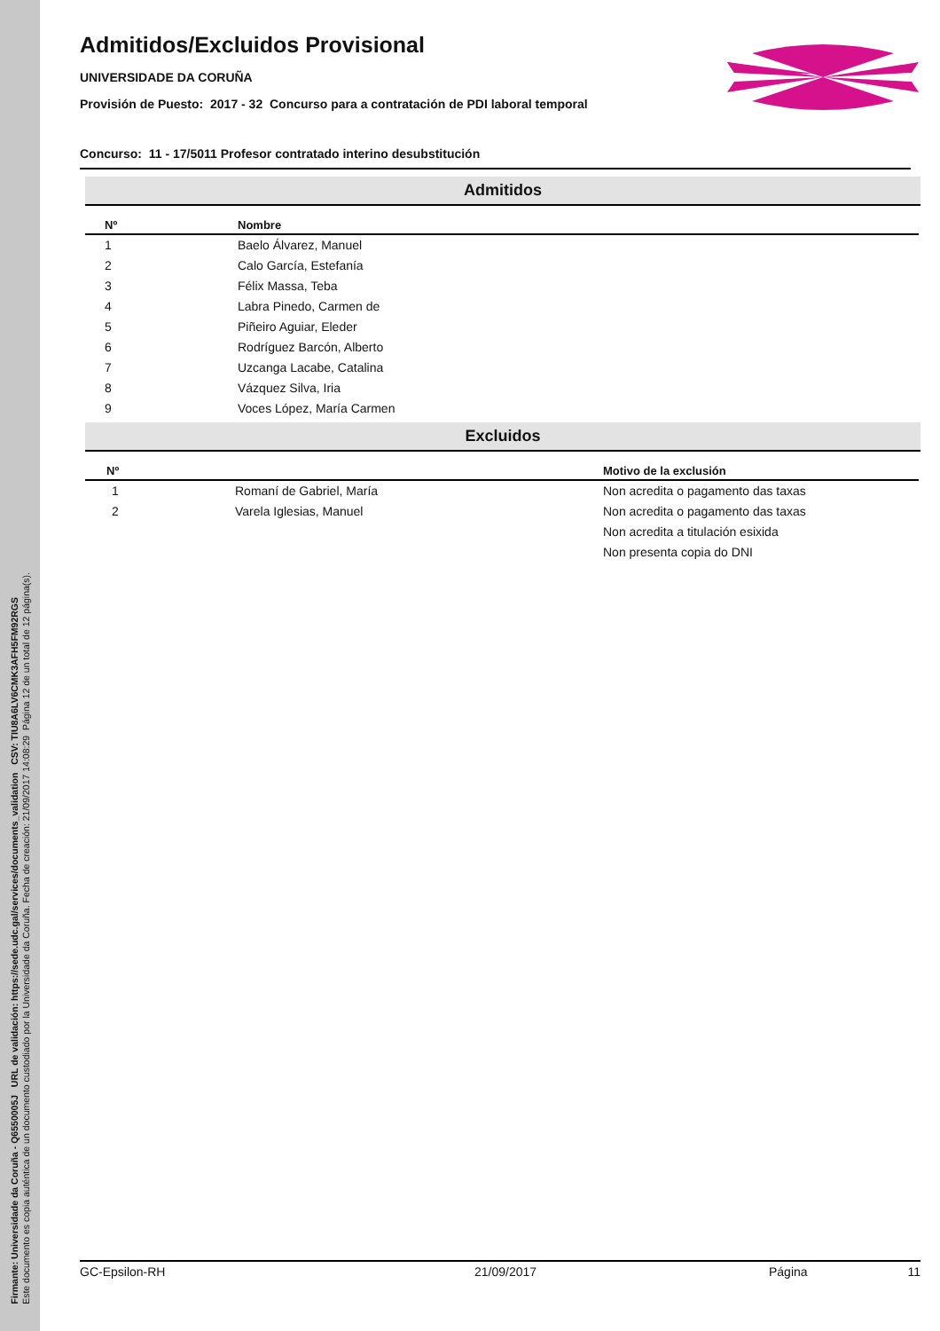Firmante: Universidade da Coruña - Q6550005J URL de validación: https://sede.udc.gal/services/documents_validation CSV: TIU8A6LV6CMK3AFH5FM92RGS
Este documento es copia auténtica de un documento custodiado por la Universidade da Coruña. Fecha de creación: 21/09/2017 14:08:29 Página 12 de un total de 12 página(s).
Admitidos/Excluidos Provisional
UNIVERSIDADE DA CORUÑA
Provisión de Puesto: 2017 - 32 Concurso para a contratación de PDI laboral temporal
Concurso: 11 - 17/5011 Profesor contratado interino desubstitución
Admitidos
| Nº | Nombre |
| --- | --- |
| 1 | Baelo Álvarez, Manuel |
| 2 | Calo García, Estefanía |
| 3 | Félix Massa, Teba |
| 4 | Labra Pinedo, Carmen de |
| 5 | Piñeiro Aguiar, Eleder |
| 6 | Rodríguez Barcón, Alberto |
| 7 | Uzcanga Lacabe, Catalina |
| 8 | Vázquez Silva, Iria |
| 9 | Voces López, María Carmen |
Excluidos
| Nº | | Motivo de la exclusión |
| --- | --- | --- |
| 1 | Romaní de Gabriel, María | Non acredita o pagamento das taxas |
| 2 | Varela Iglesias, Manuel | Non acredita o pagamento das taxas |
| | | Non acredita a titulación esixida |
| | | Non presenta copia do DNI |
GC-Epsilon-RH 21/09/2017 Página 11